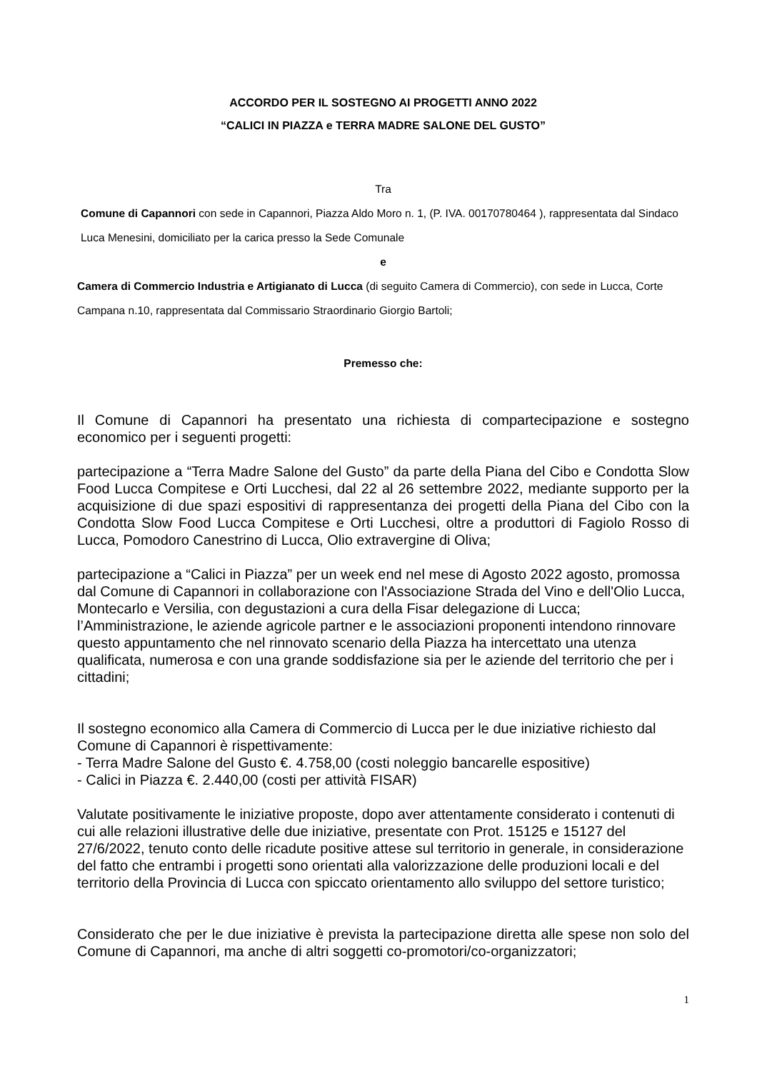ACCORDO PER IL SOSTEGNO AI PROGETTI ANNO 2022
“CALICI IN PIAZZA e TERRA MADRE SALONE DEL GUSTO”
Tra
Comune di Capannori con sede in Capannori, Piazza Aldo Moro n. 1, (P. IVA. 00170780464 ), rappresentata dal Sindaco Luca Menesini, domiciliato per la carica presso la Sede Comunale
e
Camera di Commercio Industria e Artigianato di Lucca (di seguito Camera di Commercio), con sede in Lucca, Corte Campana n.10, rappresentata dal Commissario Straordinario Giorgio Bartoli;
Premesso che:
Il Comune di Capannori ha presentato una richiesta di compartecipazione e sostegno economico per i seguenti progetti:
partecipazione a “Terra Madre Salone del Gusto” da parte della Piana del Cibo e Condotta Slow Food Lucca Compitese e Orti Lucchesi, dal 22 al 26 settembre 2022, mediante supporto per la acquisizione di due spazi espositivi di rappresentanza dei progetti della Piana del Cibo con la Condotta Slow Food Lucca Compitese e Orti Lucchesi, oltre a produttori di Fagiolo Rosso di Lucca, Pomodoro Canestrino di Lucca, Olio extravergine di Oliva;
partecipazione a “Calici in Piazza” per un week end nel mese di Agosto 2022 agosto, promossa dal Comune di Capannori in collaborazione con l'Associazione Strada del Vino e dell'Olio Lucca, Montecarlo e Versilia, con degustazioni a cura della Fisar delegazione di Lucca; l’Amministrazione, le aziende agricole partner e le associazioni proponenti intendono rinnovare questo appuntamento che nel rinnovato scenario della Piazza ha intercettato una utenza qualificata, numerosa e con una grande soddisfazione sia per le aziende del territorio che per i cittadini;
Il sostegno economico alla Camera di Commercio di Lucca per le due iniziative richiesto dal Comune di Capannori è rispettivamente:
- Terra Madre Salone del Gusto €. 4.758,00 (costi noleggio bancarelle espositive)
- Calici in Piazza €. 2.440,00 (costi per attività FISAR)
Valutate positivamente le iniziative proposte, dopo aver attentamente considerato i contenuti di cui alle relazioni illustrative delle due iniziative, presentate con Prot. 15125 e 15127 del 27/6/2022, tenuto conto delle ricadute positive attese sul territorio in generale, in considerazione del fatto che entrambi i progetti sono orientati alla valorizzazione delle produzioni locali e del territorio della Provincia di Lucca con spiccato orientamento allo sviluppo del settore turistico;
Considerato che per le due iniziative è prevista la partecipazione diretta alle spese non solo del Comune di Capannori, ma anche di altri soggetti co-promotori/co-organizzatori;
1